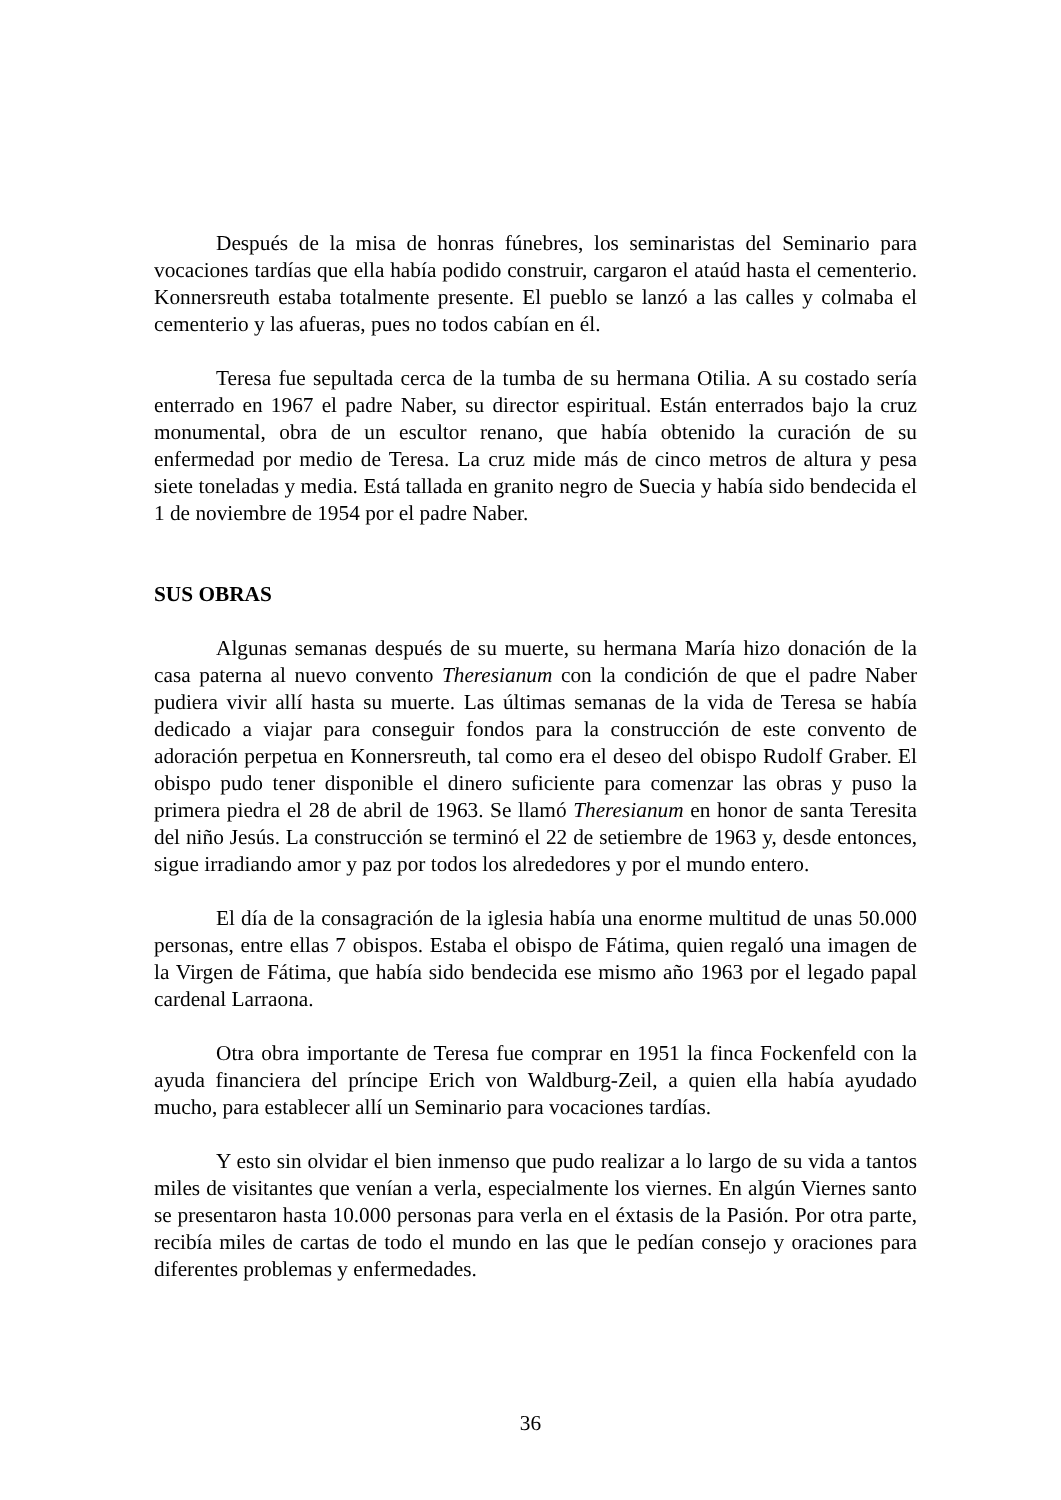Después de la misa de honras fúnebres, los seminaristas del Seminario para vocaciones tardías que ella había podido construir, cargaron el ataúd hasta el cementerio. Konnersreuth estaba totalmente presente. El pueblo se lanzó a las calles y colmaba el cementerio y las afueras, pues no todos cabían en él.
Teresa fue sepultada cerca de la tumba de su hermana Otilia. A su costado sería enterrado en 1967 el padre Naber, su director espiritual. Están enterrados bajo la cruz monumental, obra de un escultor renano, que había obtenido la curación de su enfermedad por medio de Teresa. La cruz mide más de cinco metros de altura y pesa siete toneladas y media. Está tallada en granito negro de Suecia y había sido bendecida el 1 de noviembre de 1954 por el padre Naber.
SUS OBRAS
Algunas semanas después de su muerte, su hermana María hizo donación de la casa paterna al nuevo convento Theresianum con la condición de que el padre Naber pudiera vivir allí hasta su muerte. Las últimas semanas de la vida de Teresa se había dedicado a viajar para conseguir fondos para la construcción de este convento de adoración perpetua en Konnersreuth, tal como era el deseo del obispo Rudolf Graber. El obispo pudo tener disponible el dinero suficiente para comenzar las obras y puso la primera piedra el 28 de abril de 1963. Se llamó Theresianum en honor de santa Teresita del niño Jesús. La construcción se terminó el 22 de setiembre de 1963 y, desde entonces, sigue irradiando amor y paz por todos los alrededores y por el mundo entero.
El día de la consagración de la iglesia había una enorme multitud de unas 50.000 personas, entre ellas 7 obispos. Estaba el obispo de Fátima, quien regaló una imagen de la Virgen de Fátima, que había sido bendecida ese mismo año 1963 por el legado papal cardenal Larraona.
Otra obra importante de Teresa fue comprar en 1951 la finca Fockenfeld con la ayuda financiera del príncipe Erich von Waldburg-Zeil, a quien ella había ayudado mucho, para establecer allí un Seminario para vocaciones tardías.
Y esto sin olvidar el bien inmenso que pudo realizar a lo largo de su vida a tantos miles de visitantes que venían a verla, especialmente los viernes. En algún Viernes santo se presentaron hasta 10.000 personas para verla en el éxtasis de la Pasión. Por otra parte, recibía miles de cartas de todo el mundo en las que le pedían consejo y oraciones para diferentes problemas y enfermedades.
36